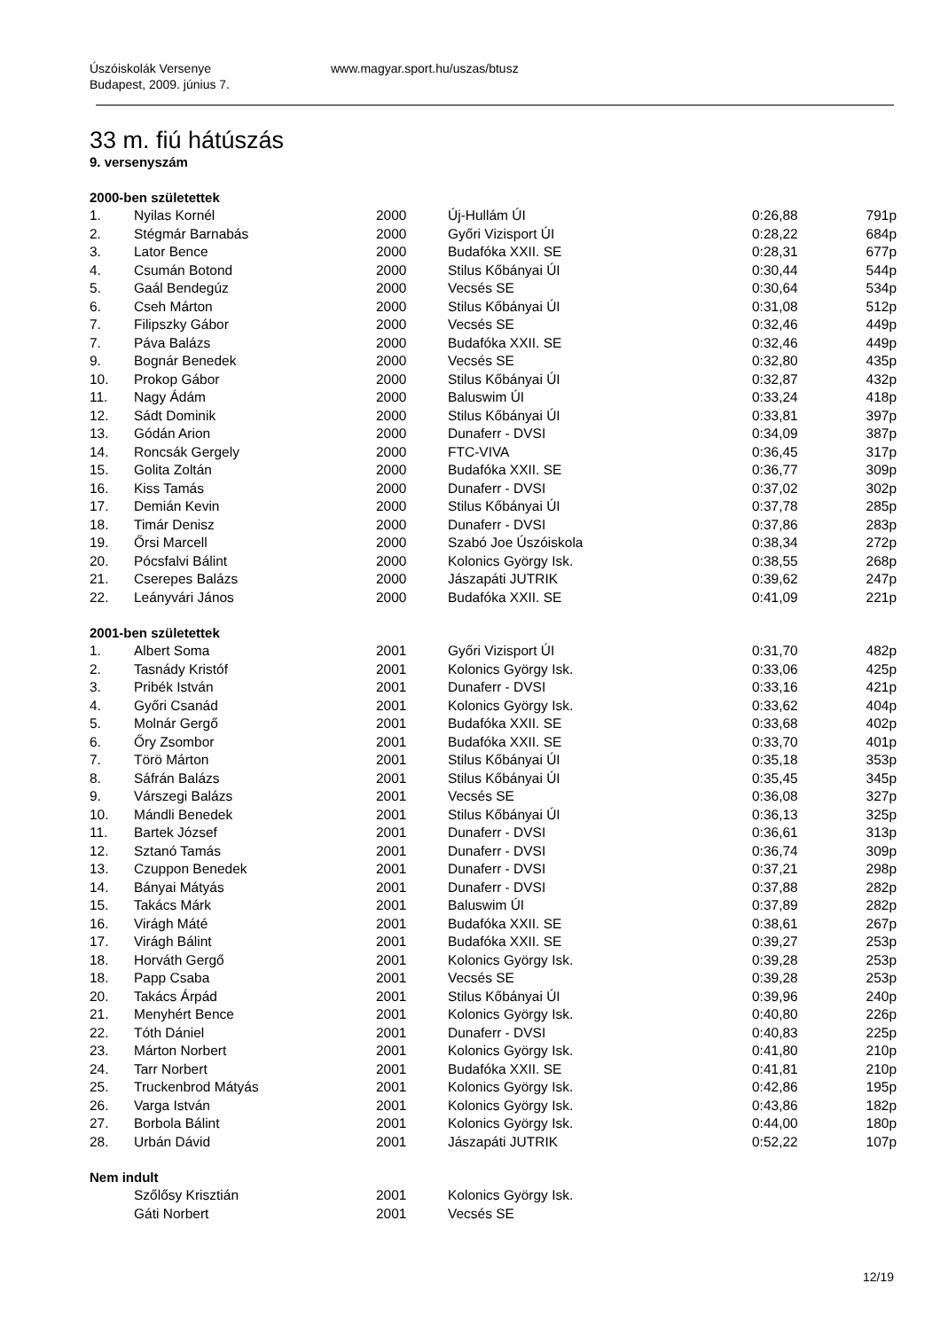Úszóiskolák Versenye www.magyar.sport.hu/uszas/btusz
Budapest, 2009. június 7.
33 m. fiú hátúszás
9. versenyszám
2000-ben születettek
| 1. | Nyilas Kornél | 2000 | Új-Hullám ÚI | 0:26,88 | 791p |
| 2. | Stégmár Barnabás | 2000 | Győri Vizisport ÚI | 0:28,22 | 684p |
| 3. | Lator Bence | 2000 | Budafóka XXII. SE | 0:28,31 | 677p |
| 4. | Csumán Botond | 2000 | Stilus Kőbányai ÚI | 0:30,44 | 544p |
| 5. | Gaál Bendegúz | 2000 | Vecsés SE | 0:30,64 | 534p |
| 6. | Cseh Márton | 2000 | Stilus Kőbányai ÚI | 0:31,08 | 512p |
| 7. | Filipszky Gábor | 2000 | Vecsés SE | 0:32,46 | 449p |
| 7. | Páva Balázs | 2000 | Budafóka XXII. SE | 0:32,46 | 449p |
| 9. | Bognár Benedek | 2000 | Vecsés SE | 0:32,80 | 435p |
| 10. | Prokop Gábor | 2000 | Stilus Kőbányai ÚI | 0:32,87 | 432p |
| 11. | Nagy Ádám | 2000 | Baluswim ÚI | 0:33,24 | 418p |
| 12. | Sádt Dominik | 2000 | Stilus Kőbányai ÚI | 0:33,81 | 397p |
| 13. | Gódán Arion | 2000 | Dunaferr - DVSI | 0:34,09 | 387p |
| 14. | Roncsák Gergely | 2000 | FTC-VIVA | 0:36,45 | 317p |
| 15. | Golita Zoltán | 2000 | Budafóka XXII. SE | 0:36,77 | 309p |
| 16. | Kiss Tamás | 2000 | Dunaferr - DVSI | 0:37,02 | 302p |
| 17. | Demián Kevin | 2000 | Stilus Kőbányai ÚI | 0:37,78 | 285p |
| 18. | Timár Denisz | 2000 | Dunaferr - DVSI | 0:37,86 | 283p |
| 19. | Őrsi Marcell | 2000 | Szabó Joe Úszóiskola | 0:38,34 | 272p |
| 20. | Pócsfalvi Bálint | 2000 | Kolonics György Isk. | 0:38,55 | 268p |
| 21. | Cserepes Balázs | 2000 | Jászapáti JUTRIK | 0:39,62 | 247p |
| 22. | Leányvári János | 2000 | Budafóka XXII. SE | 0:41,09 | 221p |
2001-ben születettek
| 1. | Albert Soma | 2001 | Győri Vizisport ÚI | 0:31,70 | 482p |
| 2. | Tasnády Kristóf | 2001 | Kolonics György Isk. | 0:33,06 | 425p |
| 3. | Pribék István | 2001 | Dunaferr - DVSI | 0:33,16 | 421p |
| 4. | Győri Csanád | 2001 | Kolonics György Isk. | 0:33,62 | 404p |
| 5. | Molnár Gergő | 2001 | Budafóka XXII. SE | 0:33,68 | 402p |
| 6. | Őry Zsombor | 2001 | Budafóka XXII. SE | 0:33,70 | 401p |
| 7. | Törö Márton | 2001 | Stilus Kőbányai ÚI | 0:35,18 | 353p |
| 8. | Sáfrán Balázs | 2001 | Stilus Kőbányai ÚI | 0:35,45 | 345p |
| 9. | Várszegi Balázs | 2001 | Vecsés SE | 0:36,08 | 327p |
| 10. | Mándli Benedek | 2001 | Stilus Kőbányai ÚI | 0:36,13 | 325p |
| 11. | Bartek József | 2001 | Dunaferr - DVSI | 0:36,61 | 313p |
| 12. | Sztanó Tamás | 2001 | Dunaferr - DVSI | 0:36,74 | 309p |
| 13. | Czuppon Benedek | 2001 | Dunaferr - DVSI | 0:37,21 | 298p |
| 14. | Bányai Mátyás | 2001 | Dunaferr - DVSI | 0:37,88 | 282p |
| 15. | Takács Márk | 2001 | Baluswim ÚI | 0:37,89 | 282p |
| 16. | Virágh Máté | 2001 | Budafóka XXII. SE | 0:38,61 | 267p |
| 17. | Virágh Bálint | 2001 | Budafóka XXII. SE | 0:39,27 | 253p |
| 18. | Horváth Gergő | 2001 | Kolonics György Isk. | 0:39,28 | 253p |
| 18. | Papp Csaba | 2001 | Vecsés SE | 0:39,28 | 253p |
| 20. | Takács Árpád | 2001 | Stilus Kőbányai ÚI | 0:39,96 | 240p |
| 21. | Menyhért Bence | 2001 | Kolonics György Isk. | 0:40,80 | 226p |
| 22. | Tóth Dániel | 2001 | Dunaferr - DVSI | 0:40,83 | 225p |
| 23. | Márton Norbert | 2001 | Kolonics György Isk. | 0:41,80 | 210p |
| 24. | Tarr Norbert | 2001 | Budafóka XXII. SE | 0:41,81 | 210p |
| 25. | Truckenbrod Mátyás | 2001 | Kolonics György Isk. | 0:42,86 | 195p |
| 26. | Varga István | 2001 | Kolonics György Isk. | 0:43,86 | 182p |
| 27. | Borbola Bálint | 2001 | Kolonics György Isk. | 0:44,00 | 180p |
| 28. | Urbán Dávid | 2001 | Jászapáti JUTRIK | 0:52,22 | 107p |
Nem indult
| | Szőlősy Krisztián | 2001 | Kolonics György Isk. | | |
| | Gáti Norbert | 2001 | Vecsés SE | | |
12/19